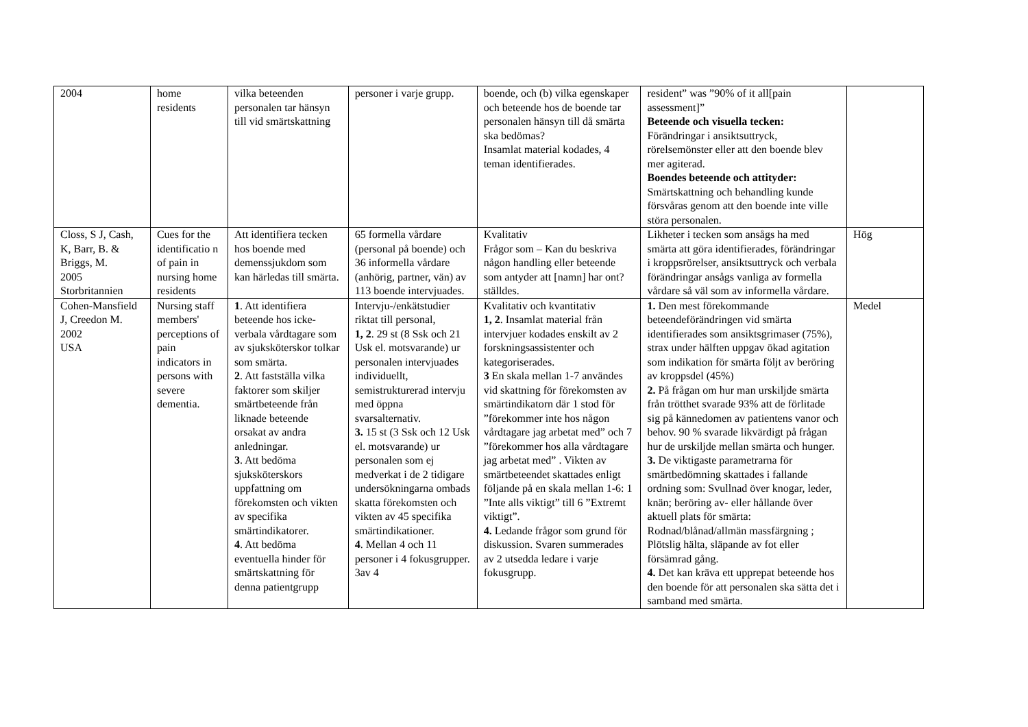| 2004 | home residents | vilka beteenden personalen tar hänsyn till vid smärtskattning | personer i varje grupp. | boende, och (b) vilka egenskaper och beteende hos de boende tar personalen hänsyn till då smärta ska bedömas? Insamlat material kodades, 4 teman identifierades. | resident” was ”90% of it all[pain assessment]” Beteende och visuella tecken: Förändringar i ansiktsuttryck, rörelsemönster eller att den boende blev mer agiterad. Boendes beteende och attityder: Smärtskattning och behandling kunde försvåras genom att den boende inte ville störa personalen. | |
| Closs, S J, Cash, K, Barr, B. & Briggs, M. 2005 Storbritannien | Cues for the identificatio n of pain in nursing home residents | Att identifiera tecken hos boende med demenssjukdom som kan härledas till smärta. | 65 formella vårdare (personal på boende) och 36 informella vårdare (anhörig, partner, vän) av 113 boende intervjuades. | Kvalitativ Frågor som – Kan du beskriva någon handling eller beteende som antyder att [namn] har ont? ställdes. | Likheter i tecken som ansågs ha med smärta att göra identifierades, förändringar i kroppsrörelser, ansiktsuttryck och verbala förändringar ansågs vanliga av formella vårdare så väl som av informella vårdare. | Hög |
| Cohen-Mansfield J, Creedon M. 2002 USA | Nursing staff members' perceptions of pain indicators in persons with severe dementia. | 1 . Att identifiera beteende hos icke-verbala vårdtagare som av sjuksköterskor tolkar som smärta. 2 . Att fastställa vilka faktorer som skiljer smärtbeteende från liknade beteende orsakat av andra anledningar. 3 . Att bedöma sjuksköterskors uppfattning om förekomsten och vikten av specifika smärtindikatorer. 4 . Att bedöma eventuella hinder för smärtskattning för denna patientgrupp | Intervju-/enkätstudier riktat till personal, 1, 2 . 29 st (8 Ssk och 21 Usk el. motsvarande) ur personalen intervjuades individuellt, semistrukturerad intervju med öppna svarsalternativ. 3. 15 st (3 Ssk och 12 Usk el. motsvarande) ur personalen som ej medverkat i de 2 tidigare undersökningarna ombads skatta förekomsten och vikten av 45 specifika smärtindikationer. 4 . Mellan 4 och 11 personer i 4 fokusgrupper. 3av 4 | Kvalitativ och kvantitativ 1, 2 . Insamlat material från intervjuer kodades enskilt av 2 forskningsassistenter och kategoriserades. 3 En skala mellan 1-7 användes vid skattning för förekomsten av smärtindikatorn där 1 stod för ”förekommer inte hos någon vårdtagare jag arbetat med” och 7 ”förekommer hos alla vårdtagare jag arbetat med” . Vikten av smärtbeteendet skattades enligt följande på en skala mellan 1-6: 1 ”Inte alls viktigt” till 6 ”Extremt viktigt”. 4. Ledande frågor som grund för diskussion. Svaren summerades av 2 utsedda ledare i varje fokusgrupp. | 1. Den mest förekommande beteendeförändringen vid smärta identifierades som ansiktsgrimaser (75%), strax under hälften uppgav ökad agitation som indikation för smärta följt av beröring av kroppsdel (45%) 2. På frågan om hur man urskiljde smärta från trötthet svarade 93% att de förlitade sig på kännedomen av patientens vanor och behov. 90 % svarade likvärdigt på frågan hur de urskiljde mellan smärta och hunger. 3. De viktigaste parametrarna för smärtbedömning skattades i fallande ordning som: Svullnad över knogar, leder, knän; beröring av- eller hållande över aktuell plats för smärta: Rodnad/blånad/allmän massfärgning ; Plötslig hälta, släpande av fot eller försämrad gång. 4. Det kan kräva ett upprepat beteende hos den boende för att personalen ska sätta det i samband med smärta. | Medel |